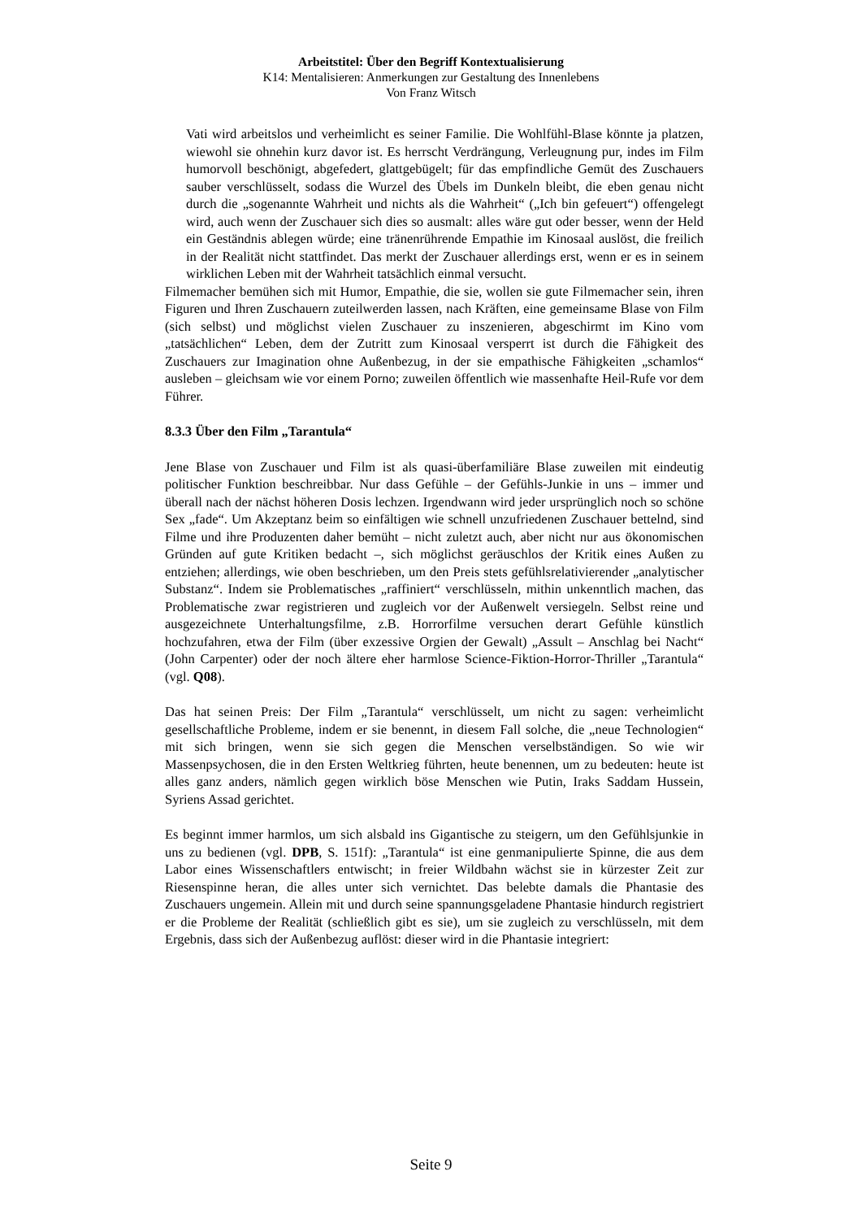Arbeitstitel: Über den Begriff Kontextualisierung
K14: Mentalisieren: Anmerkungen zur Gestaltung des Innenlebens
Von Franz Witsch
Vati wird arbeitslos und verheimlicht es seiner Familie. Die Wohlfühl-Blase könnte ja platzen, wiewohl sie ohnehin kurz davor ist. Es herrscht Verdrängung, Verleugnung pur, indes im Film humorvoll beschönigt, abgefedert, glattgebügelt; für das empfindliche Gemüt des Zuschauers sauber verschlüsselt, sodass die Wurzel des Übels im Dunkeln bleibt, die eben genau nicht durch die „sogenannte Wahrheit und nichts als die Wahrheit“ („Ich bin gefeuert“) offengelegt wird, auch wenn der Zuschauer sich dies so ausmalt: alles wäre gut oder besser, wenn der Held ein Geständnis ablegen würde; eine tränenrührende Empathie im Kinosaal auslöst, die freilich in der Realität nicht stattfindet. Das merkt der Zuschauer allerdings erst, wenn er es in seinem wirklichen Leben mit der Wahrheit tatsächlich einmal versucht.
Filmemacher bemühen sich mit Humor, Empathie, die sie, wollen sie gute Filmemacher sein, ihren Figuren und Ihren Zuschauern zuteilwerden lassen, nach Kräften, eine gemeinsame Blase von Film (sich selbst) und möglichst vielen Zuschauer zu inszenieren, abgeschirmt im Kino vom „tatsächlichen“ Leben, dem der Zutritt zum Kinosaal versperrt ist durch die Fähigkeit des Zuschauers zur Imagination ohne Außenbezug, in der sie empathische Fähigkeiten „schamlos“ ausleben – gleichsam wie vor einem Porno; zuweilen öffentlich wie massenhafte Heil-Rufe vor dem Führer.
8.3.3 Über den Film „Tarantula“
Jene Blase von Zuschauer und Film ist als quasi-überfamiliäre Blase zuweilen mit eindeutig politischer Funktion beschreibbar. Nur dass Gefühle – der Gefühls-Junkie in uns – immer und überall nach der nächst höheren Dosis lechzen. Irgendwann wird jeder ursprünglich noch so schöne Sex „fade“. Um Akzeptanz beim so einfältigen wie schnell unzufriedenen Zuschauer bettelnd, sind Filme und ihre Produzenten daher bemüht – nicht zuletzt auch, aber nicht nur aus ökonomischen Gründen auf gute Kritiken bedacht –, sich möglichst geräuschlos der Kritik eines Außen zu entziehen; allerdings, wie oben beschrieben, um den Preis stets gefühlsrelativierender „analytischer Substanz“. Indem sie Problematisches „raffiniert“ verschlüsseln, mithin unkenntlich machen, das Problematische zwar registrieren und zugleich vor der Außenwelt versiegeln. Selbst reine und ausgezeichnete Unterhaltungsfilme, z.B. Horrorfilme versuchen derart Gefühle künstlich hochzufahren, etwa der Film (über exzessive Orgien der Gewalt) „Assult – Anschlag bei Nacht“ (John Carpenter) oder der noch ältere eher harmlose Science-Fiktion-Horror-Thriller „Tarantula“ (vgl. Q08).
Das hat seinen Preis: Der Film „Tarantula“ verschlüsselt, um nicht zu sagen: verheimlicht gesellschaftliche Probleme, indem er sie benennt, in diesem Fall solche, die „neue Technologien“ mit sich bringen, wenn sie sich gegen die Menschen verselbständigen. So wie wir Massenpsychosen, die in den Ersten Weltkrieg führten, heute benennen, um zu bedeuten: heute ist alles ganz anders, nämlich gegen wirklich böse Menschen wie Putin, Iraks Saddam Hussein, Syriens Assad gerichtet.
Es beginnt immer harmlos, um sich alsbald ins Gigantische zu steigern, um den Gefühlsjunkie in uns zu bedienen (vgl. DPB, S. 151f): „Tarantula“ ist eine genmanipulierte Spinne, die aus dem Labor eines Wissenschaftlers entwischt; in freier Wildbahn wächst sie in kürzester Zeit zur Riesenspinne heran, die alles unter sich vernichtet. Das belebte damals die Phantasie des Zuschauers ungemein. Allein mit und durch seine spannungsgeladene Phantasie hindurch registriert er die Probleme der Realität (schließlich gibt es sie), um sie zugleich zu verschlüsseln, mit dem Ergebnis, dass sich der Außenbezug auflöst: dieser wird in die Phantasie integriert:
Seite 9